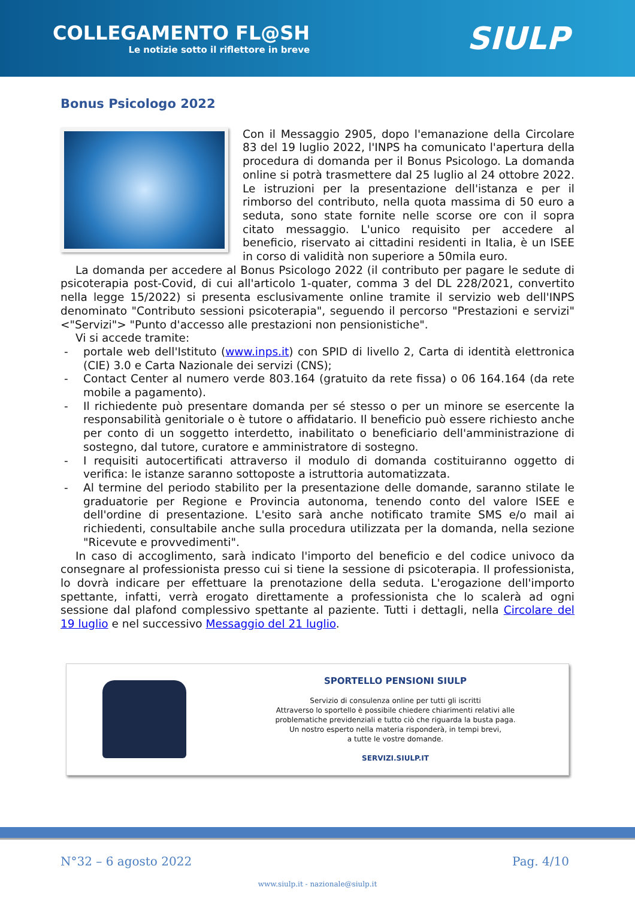COLLEGAMENTO FL@SH
Le notizie sotto il riflettore in breve
SIULP
Bonus Psicologo 2022
Con il Messaggio 2905, dopo l'emanazione della Circolare 83 del 19 luglio 2022, l'INPS ha comunicato l'apertura della procedura di domanda per il Bonus Psicologo. La domanda online si potrà trasmettere dal 25 luglio al 24 ottobre 2022. Le istruzioni per la presentazione dell'istanza e per il rimborso del contributo, nella quota massima di 50 euro a seduta, sono state fornite nelle scorse ore con il sopra citato messaggio. L'unico requisito per accedere al beneficio, riservato ai cittadini residenti in Italia, è un ISEE in corso di validità non superiore a 50mila euro.
La domanda per accedere al Bonus Psicologo 2022 (il contributo per pagare le sedute di psicoterapia post-Covid, di cui all'articolo 1-quater, comma 3 del DL 228/2021, convertito nella legge 15/2022) si presenta esclusivamente online tramite il servizio web dell'INPS denominato "Contributo sessioni psicoterapia", seguendo il percorso "Prestazioni e servizi" <"Servizi"> "Punto d'accesso alle prestazioni non pensionistiche".
Vi si accede tramite:
- portale web dell'Istituto (www.inps.it) con SPID di livello 2, Carta di identità elettronica (CIE) 3.0 e Carta Nazionale dei servizi (CNS);
- Contact Center al numero verde 803.164 (gratuito da rete fissa) o 06 164.164 (da rete mobile a pagamento).
- Il richiedente può presentare domanda per sé stesso o per un minore se esercente la responsabilità genitoriale o è tutore o affidatario. Il beneficio può essere richiesto anche per conto di un soggetto interdetto, inabilitato o beneficiario dell'amministrazione di sostegno, dal tutore, curatore e amministratore di sostegno.
- I requisiti autocertificati attraverso il modulo di domanda costituiranno oggetto di verifica: le istanze saranno sottoposte a istruttoria automatizzata.
- Al termine del periodo stabilito per la presentazione delle domande, saranno stilate le graduatorie per Regione e Provincia autonoma, tenendo conto del valore ISEE e dell'ordine di presentazione. L'esito sarà anche notificato tramite SMS e/o mail ai richiedenti, consultabile anche sulla procedura utilizzata per la domanda, nella sezione "Ricevute e provvedimenti".
In caso di accoglimento, sarà indicato l'importo del beneficio e del codice univoco da consegnare al professionista presso cui si tiene la sessione di psicoterapia. Il professionista, lo dovrà indicare per effettuare la prenotazione della seduta. L'erogazione dell'importo spettante, infatti, verrà erogato direttamente a professionista che lo scalerà ad ogni sessione dal plafond complessivo spettante al paziente. Tutti i dettagli, nella Circolare del 19 luglio e nel successivo Messaggio del 21 luglio.
SPORTELLO PENSIONI SIULP
Servizio di consulenza online per tutti gli iscritti
Attraverso lo sportello è possibile chiedere chiarimenti relativi alle
problematiche previdenziali e tutto ciò che riguarda la busta paga.
Un nostro esperto nella materia risponderà, in tempi brevi,
a tutte le vostre domande.
SERVIZI.SIULP.IT
N°32 – 6 agosto 2022 Pag. 4/10
www.siulp.it - nazionale@siulp.it